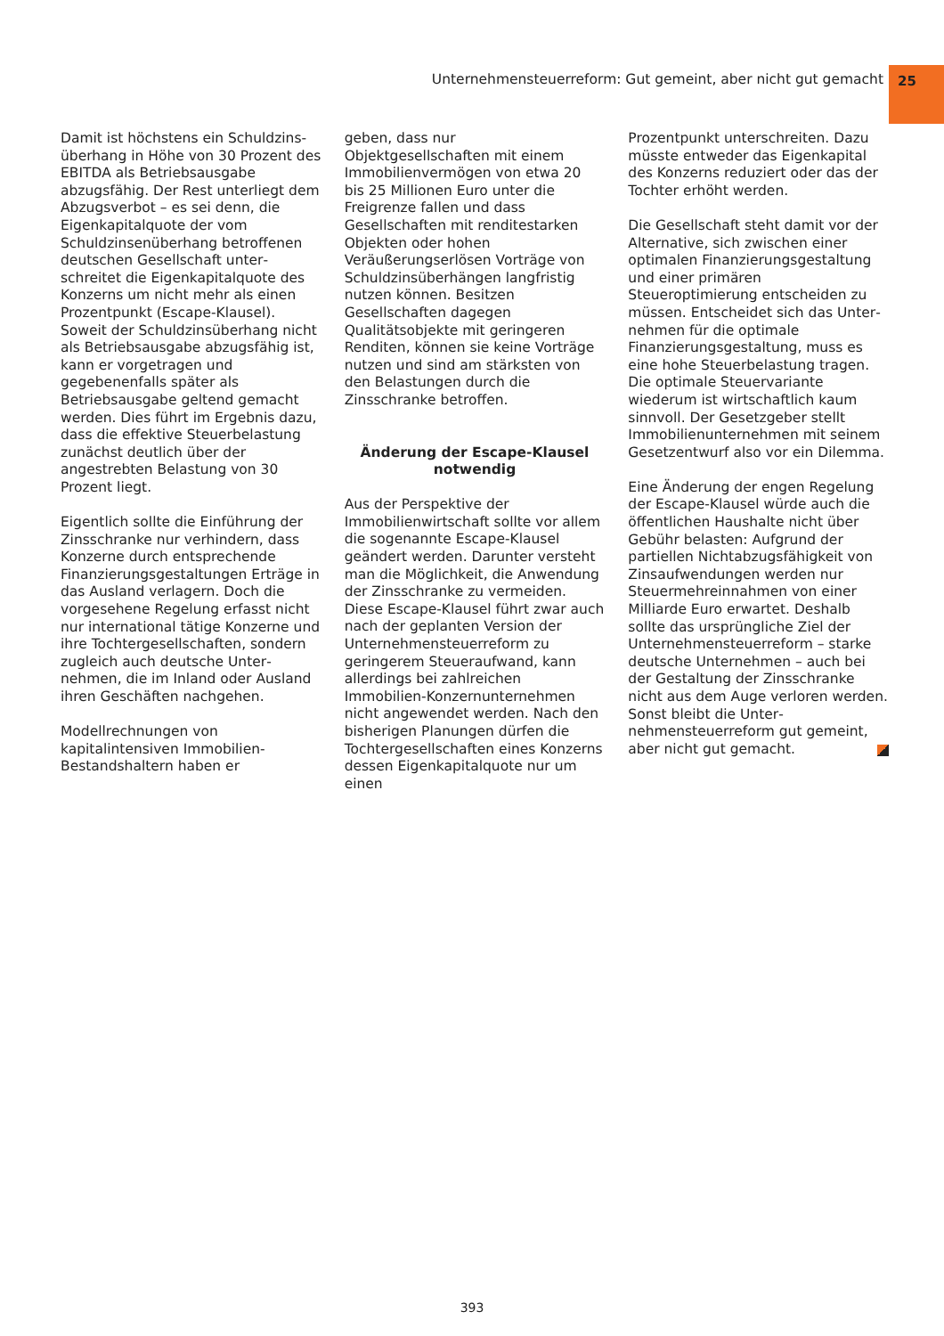Unternehmensteuerreform: Gut gemeint, aber nicht gut gemacht
25
Damit ist höchstens ein Schuldzins­überhang in Höhe von 30 Prozent des EBITDA als Betriebsausgabe abzugsfä­hig. Der Rest unterliegt dem Abzugsver­bot – es sei denn, die Eigenkapitalquote der vom Schuldzinsenüberhang betrof­fenen deutschen Gesellschaft unter­schreitet die Eigenkapitalquote des Konzerns um nicht mehr als einen Pro­zentpunkt (Escape-Klausel). Soweit der Schuldzinsüberhang nicht als Be­triebsausgabe abzugsfähig ist, kann er vorgetragen und gegebenenfalls später als Betriebsausgabe geltend gemacht werden. Dies führt im Ergebnis dazu, dass die effektive Steuerbelastung zu­nächst deutlich über der angestrebten Belastung von 30 Prozent liegt.
Eigentlich sollte die Einführung der Zins­schranke nur verhindern, dass Konzerne durch entsprechende Finanzierungsge­staltungen Erträge in das Ausland verla­gern. Doch die vorgesehene Regelung erfasst nicht nur international tätige Konzerne und ihre Tochtergesellschaften, sondern zugleich auch deutsche Unter­nehmen, die im Inland oder Ausland ihren Geschäften nachgehen.
Modellrechnungen von kapitalintensiven Immobilien-Bestandshaltern haben er­
geben, dass nur Objektgesellschaften mit einem Immobilienvermögen von etwa 20 bis 25 Millionen Euro unter die Freigrenze fallen und dass Gesellschaf­ten mit renditestarken Objekten oder hohen Veräußerungserlösen Vorträge von Schuldzinsüberhängen langfristig nutzen können. Besitzen Gesellschaften dagegen Qualitätsobjekte mit geringe­ren Renditen, können sie keine Vorträge nutzen und sind am stärksten von den Belastungen durch die Zinsschranke betroffen.
Änderung der Escape-Klausel notwendig
Aus der Perspektive der Immobilienwirt­schaft sollte vor allem die sogenannte Escape-Klausel geändert werden. Darun­ter versteht man die Möglichkeit, die Anwendung der Zinsschranke zu vermei­den. Diese Escape-Klausel führt zwar auch nach der geplanten Version der Unternehmensteuerreform zu geringe­rem Steueraufwand, kann allerdings bei zahlreichen Immobilien-Konzernunter­nehmen nicht angewendet werden. Nach den bisherigen Planungen dürfen die Tochtergesellschaften eines Konzerns dessen Eigenkapitalquote nur um einen
Prozentpunkt unterschreiten. Dazu müsste entweder das Eigenkapital des Konzerns reduziert oder das der Tochter erhöht werden.
Die Gesellschaft steht damit vor der Alternative, sich zwischen einer optima­len Finanzierungsgestaltung und einer primären Steueroptimierung entscheiden zu müssen. Entscheidet sich das Unter­nehmen für die optimale Finanzierungs­gestaltung, muss es eine hohe Steuerbe­lastung tragen. Die optimale Steuervari­ante wiederum ist wirtschaftlich kaum sinnvoll. Der Gesetzgeber stellt Immobili­enunternehmen mit seinem Gesetzent­wurf also vor ein Dilemma.
Eine Änderung der engen Regelung der Escape-Klausel würde auch die öffentli­chen Haushalte nicht über Gebühr belas­ten: Aufgrund der partiellen Nichtab­zugsfähigkeit von Zinsaufwendungen werden nur Steuermehreinnahmen von einer Milliarde Euro erwartet. Deshalb sollte das ursprüngliche Ziel der Unter­nehmensteuerreform – starke deutsche Unternehmen – auch bei der Gestaltung der Zinsschranke nicht aus dem Auge verloren werden. Sonst bleibt die Unter­nehmensteuerreform gut gemeint, aber nicht gut gemacht.
393